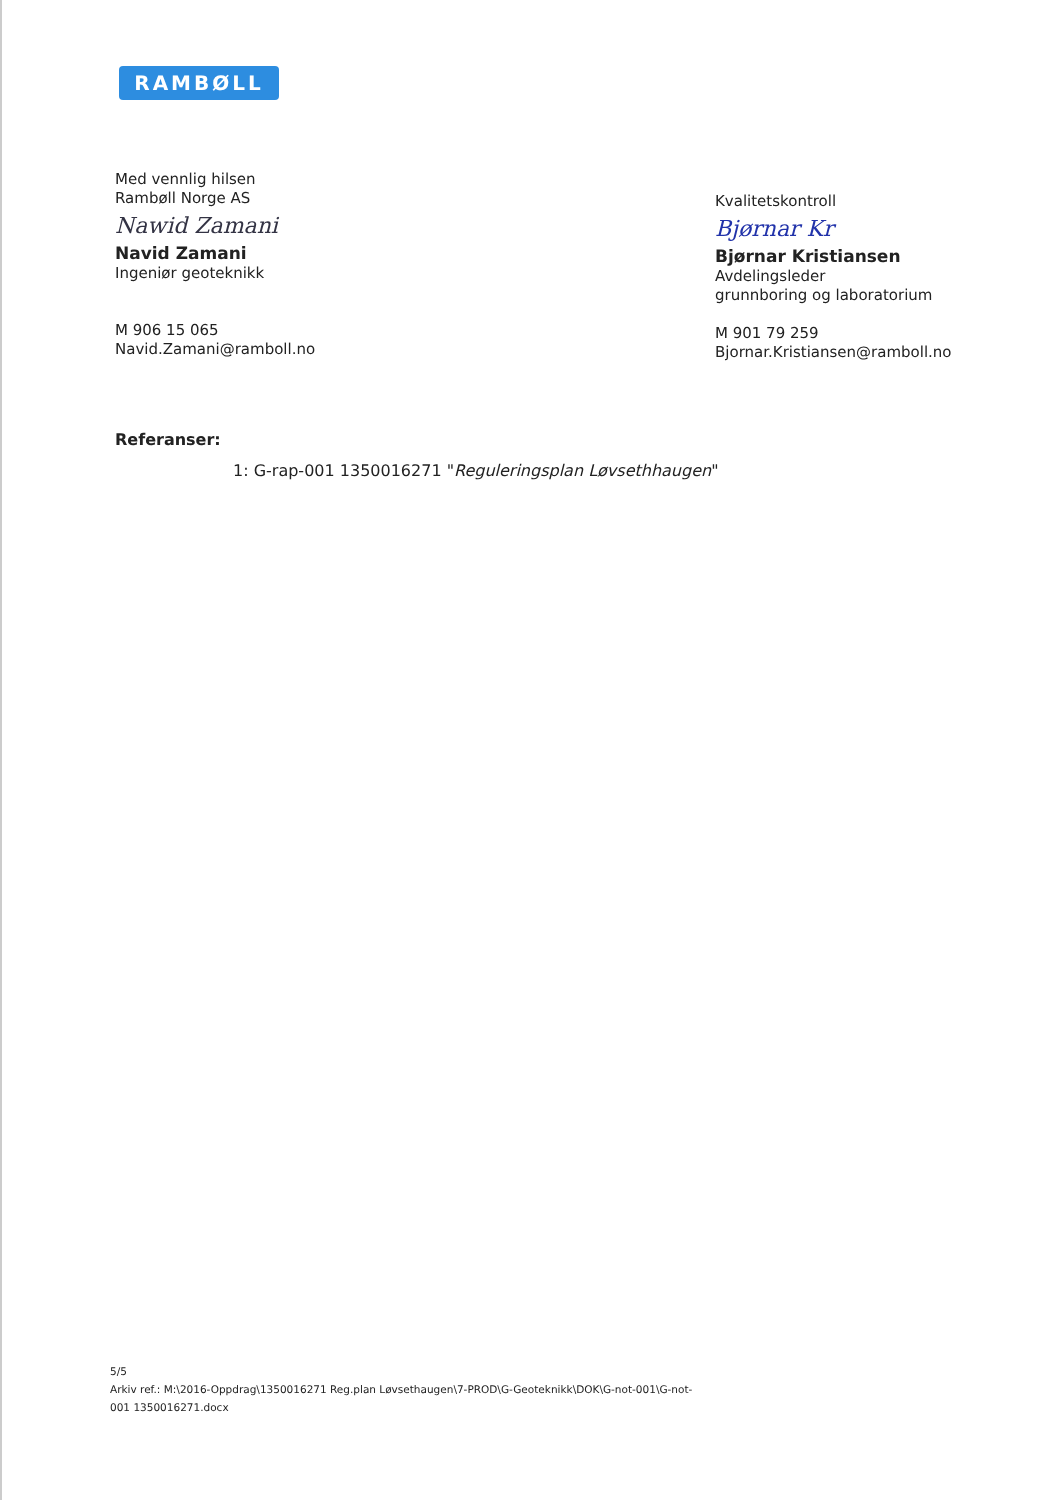RAMBØLL
Med vennlig hilsen
Rambøll Norge AS
Nawid Zamani
Navid Zamani
Ingeniør geoteknikk
M 906 15 065
Navid.Zamani@ramboll.no
Kvalitetskontroll
Bjørnar Kr
Bjørnar Kristiansen
Avdelingsleder
grunnboring og laboratorium
M 901 79 259
Bjornar.Kristiansen@ramboll.no
Referanser:
1: G-rap-001 1350016271 "Reguleringsplan Løvsethhaugen"
5/5
Arkiv ref.: M:\2016-Oppdrag\1350016271 Reg.plan Løvsethaugen\7-PROD\G-Geoteknikk\DOK\G-not-001\G-not-
001 1350016271.docx